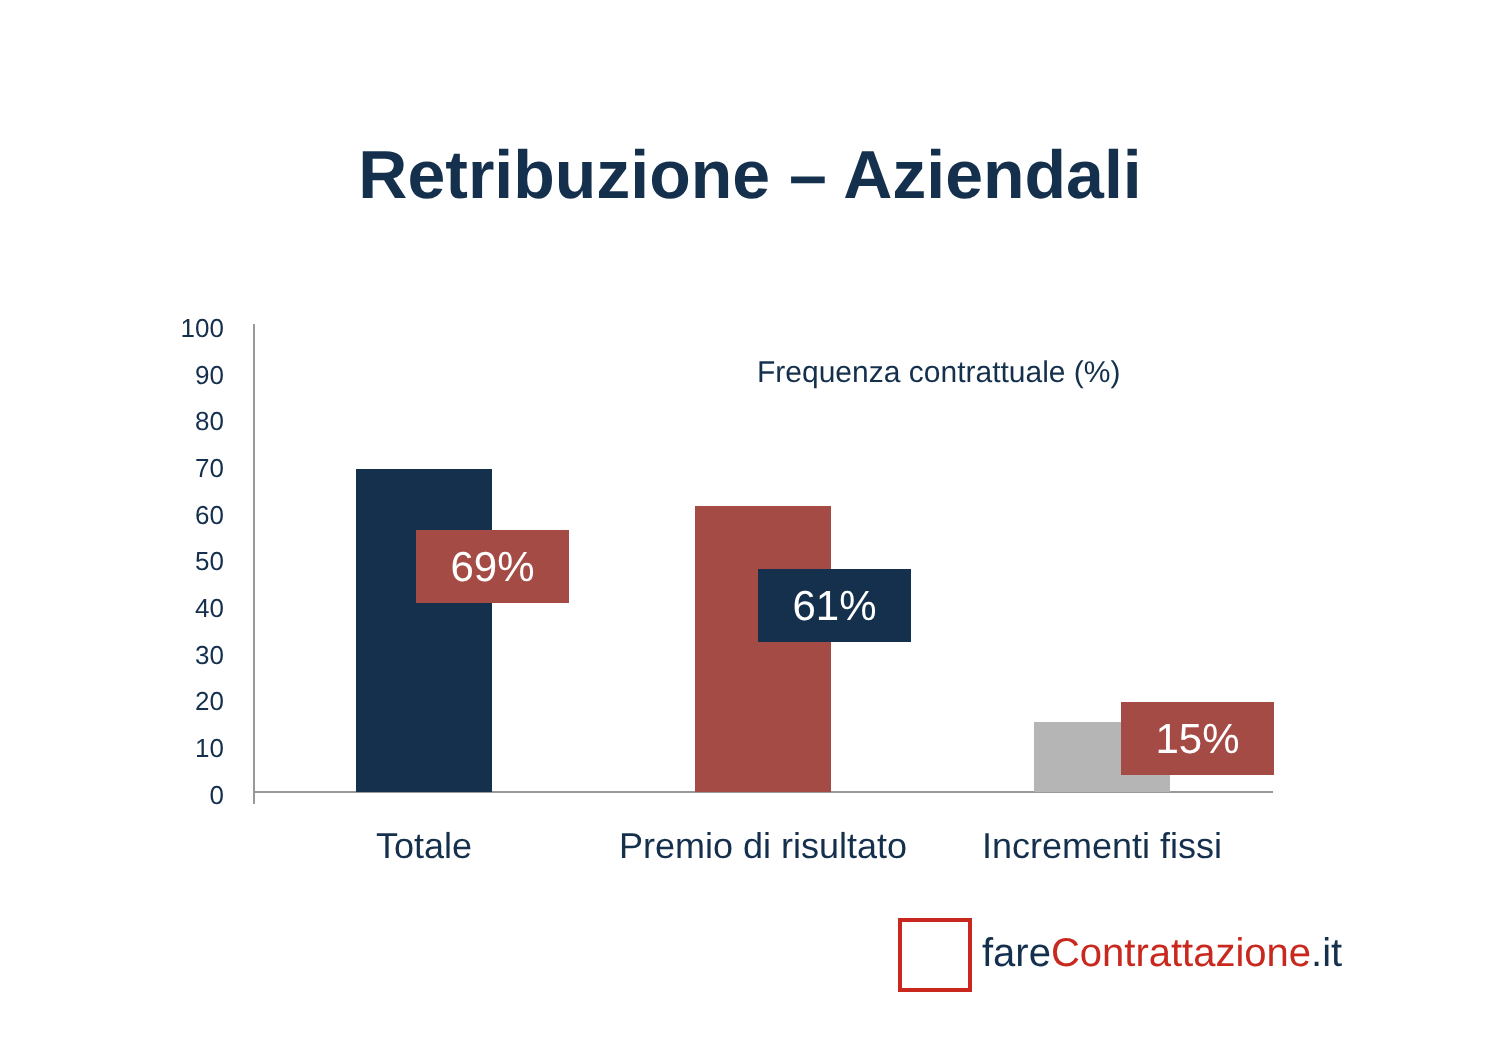Retribuzione – Aziendali
Frequenza contrattuale (%)
100
90
80
70
60
50
40
30
20
10
0
69%
61%
15%
Totale
Premio di risultato
Incrementi fissi
fare Contrattazione.it